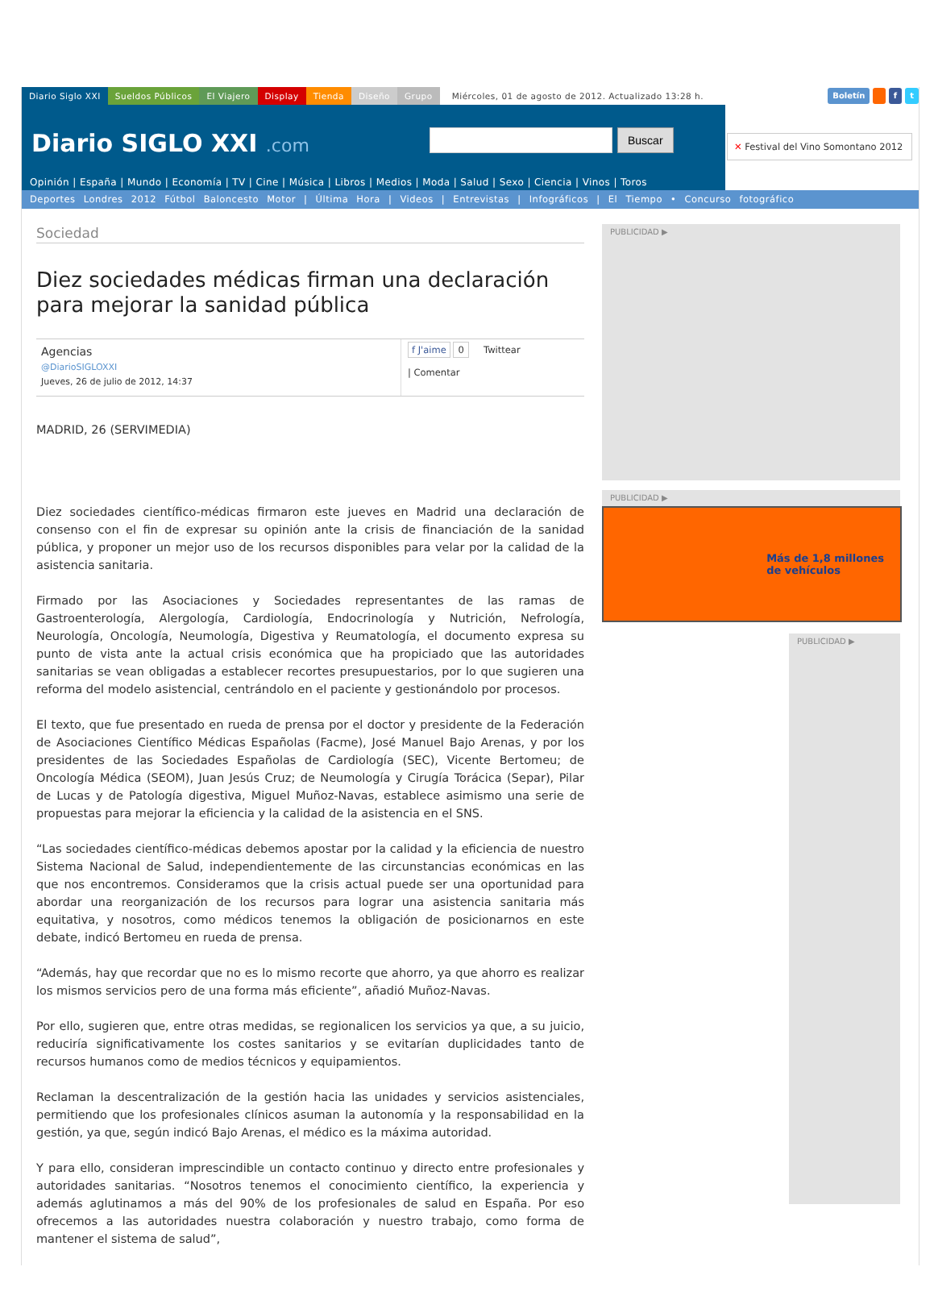Diario Siglo XXI Sueldos Públicos El Viajero Display Tienda Diseño Grupo Miércoles, 01 de agosto de 2012. Actualizado 13:28 h.
Boletín f t
Diario SIGLO XXI .com Buscar
Opinión | España | Mundo | Economía | TV | Cine | Música | Libros | Medios | Moda | Salud | Sexo | Ciencia | Vinos | Toros
✕ Festival del Vino Somontano 2012
Deportes Londres 2012 Fútbol Baloncesto Motor | Última Hora | Videos | Entrevistas | Infográficos | El Tiempo • Concurso fotográfico
Sociedad
Diez sociedades médicas firman una declaración para mejorar la sanidad pública
Agencias
@DiarioSIGLOXXI
Jueves, 26 de julio de 2012, 14:37
f J'aime 0 Twittear
| Comentar
MADRID, 26 (SERVIMEDIA)
Diez sociedades científico-médicas firmaron este jueves en Madrid una declaración de consenso con el fin de expresar su opinión ante la crisis de financiación de la sanidad pública, y proponer un mejor uso de los recursos disponibles para velar por la calidad de la asistencia sanitaria.
Firmado por las Asociaciones y Sociedades representantes de las ramas de Gastroenterología, Alergología, Cardiología, Endocrinología y Nutrición, Nefrología, Neurología, Oncología, Neumología, Digestiva y Reumatología, el documento expresa su punto de vista ante la actual crisis económica que ha propiciado que las autoridades sanitarias se vean obligadas a establecer recortes presupuestarios, por lo que sugieren una reforma del modelo asistencial, centrándolo en el paciente y gestionándolo por procesos.
El texto, que fue presentado en rueda de prensa por el doctor y presidente de la Federación de Asociaciones Científico Médicas Españolas (Facme), José Manuel Bajo Arenas, y por los presidentes de las Sociedades Españolas de Cardiología (SEC), Vicente Bertomeu; de Oncología Médica (SEOM), Juan Jesús Cruz; de Neumología y Cirugía Torácica (Separ), Pilar de Lucas y de Patología digestiva, Miguel Muñoz-Navas, establece asimismo una serie de propuestas para mejorar la eficiencia y la calidad de la asistencia en el SNS.
“Las sociedades científico-médicas debemos apostar por la calidad y la eficiencia de nuestro Sistema Nacional de Salud, independientemente de las circunstancias económicas en las que nos encontremos. Consideramos que la crisis actual puede ser una oportunidad para abordar una reorganización de los recursos para lograr una asistencia sanitaria más equitativa, y nosotros, como médicos tenemos la obligación de posicionarnos en este debate, indicó Bertomeu en rueda de prensa.
“Además, hay que recordar que no es lo mismo recorte que ahorro, ya que ahorro es realizar los mismos servicios pero de una forma más eficiente”, añadió Muñoz-Navas.
Por ello, sugieren que, entre otras medidas, se regionalicen los servicios ya que, a su juicio, reduciría significativamente los costes sanitarios y se evitarían duplicidades tanto de recursos humanos como de medios técnicos y equipamientos.
Reclaman la descentralización de la gestión hacia las unidades y servicios asistenciales, permitiendo que los profesionales clínicos asuman la autonomía y la responsabilidad en la gestión, ya que, según indicó Bajo Arenas, el médico es la máxima autoridad.
Y para ello, consideran imprescindible un contacto continuo y directo entre profesionales y autoridades sanitarias. “Nosotros tenemos el conocimiento científico, la experiencia y además aglutinamos a más del 90% de los profesionales de salud en España. Por eso ofrecemos a las autoridades nuestra colaboración y nuestro trabajo, como forma de mantener el sistema de salud”,
PUBLICIDAD ▶
PUBLICIDAD ▶
Más de 1,8 millones
de vehículos
PUBLICIDAD ▶